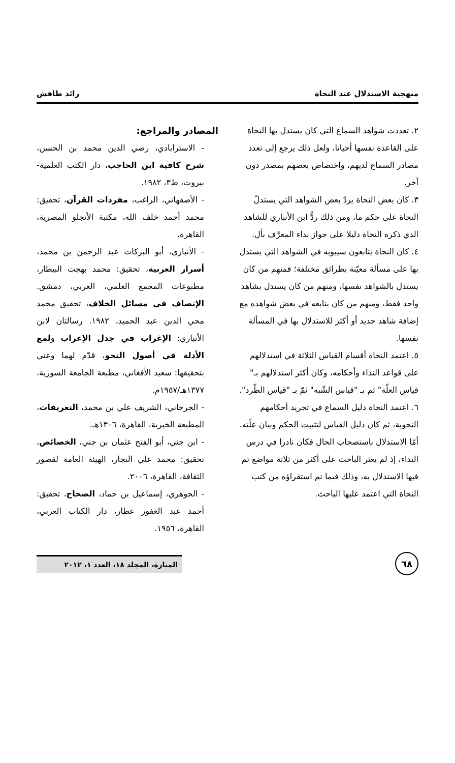منهجية الاستدلال عند النحاة رائد طافش
٢. تعددت شواهد السماع التي كان يستدل بها النحاة على القاعدة نفسها أحيانا، ولعل ذلك يرجع إلى تعدد مصادر السماع لديهم، واختصاص بعضهم بمصدر دون آخر.
٣. كان بعض النحاة يردّ بعض الشواهد التي يستدلّ النحاة على حكم ما، ومن ذلك ردُّ ابن الأنباري للشاهد الذي ذكره النحاة دليلا على جواز نداء المعرَّف بأل.
٤. كان النحاة يتابعون سيبويه في الشواهد التي يستدل بها على مسألة معيّنة بطرائق مختلفة؛ فمنهم من كان يستدل بالشواهد نفسها، ومنهم من كان يستدل بشاهد واحد فقط، ومنهم من كان يتابعه في بعض شواهده مع إضافة شاهد جديد أو أكثر للاستدلال بها في المسألة نفسها.
٥. اعتمد النحاة أقسام القياس الثلاثة في استدلالهم على قواعد النداء وأحكامه، وكان أكثر استدلالهم بـ" قياس العلّة" ثم بـ "قياس الشّبه" ثمّ بـ "قياس الطّرد".
٦. اعتمد النحاة دليل السماع في تجريد أحكامهم النحوية، ثم كان دليل القياس لتثبيت الحكم وبيان علّته. أمّا الاستدلال باستصحاب الحال فكان نادرا في درس النداء، إذ لم يعثر الباحث على أكثر من ثلاثة مواضع تم فيها الاستدلال به، وذلك فيما تم استقراؤه من كتب النحاة التي اعتمد عليها الباحث.
المصادر والمراجع:
- الاسترابادي، رضي الدين محمد بن الحسن، شرح كافية ابن الحاجب، دار الكتب العلمية- بيروت، ط٣، ١٩٨٢.
- الأصفهاني، الراغب، مفردات القرآن، تحقيق: محمد أحمد خلف الله، مكتبة الأنجلو المصرية، القاهرة.
- الأنباري، أبو البركات عبد الرحمن بن محمد، أسرار العربية، تحقيق: محمد بهجت البيطار، مطبوعات المجمع العلمي، العربي، دمشق. الإنصاف في مسائل الخلاف، تحقيق محمد محي الدين عبد الحميد، ١٩٨٢. رسالتان لابن الأنباري: الإغراب في جدل الإعراب ولمع الأدلة في أصول النحو، قدّم لهما وعني بتحقيقها: سعيد الأفغاني، مطبعة الجامعة السورية، ١٣٧٧هـ/١٩٥٧م.
- الجرجاني، الشريف علي بن محمد، التعريفات، المطبعة الخيرية، القاهرة، ١٣٠٦هـ.
- ابن جني، أبو الفتح عثمان بن جني، الخصائص، تحقيق: محمد علي النجار، الهيئة العامة لقصور الثقافة، القاهرة، ٢٠٠٦.
- الجوهري، إسماعيل بن حماد، الصحاح، تحقيق: أحمد عبد الغفور عطار، دار الكتاب العربي، القاهرة، ١٩٥٦.
٦٨
المنارة، المجلد ١٨، العدد ١، ٢٠١٢